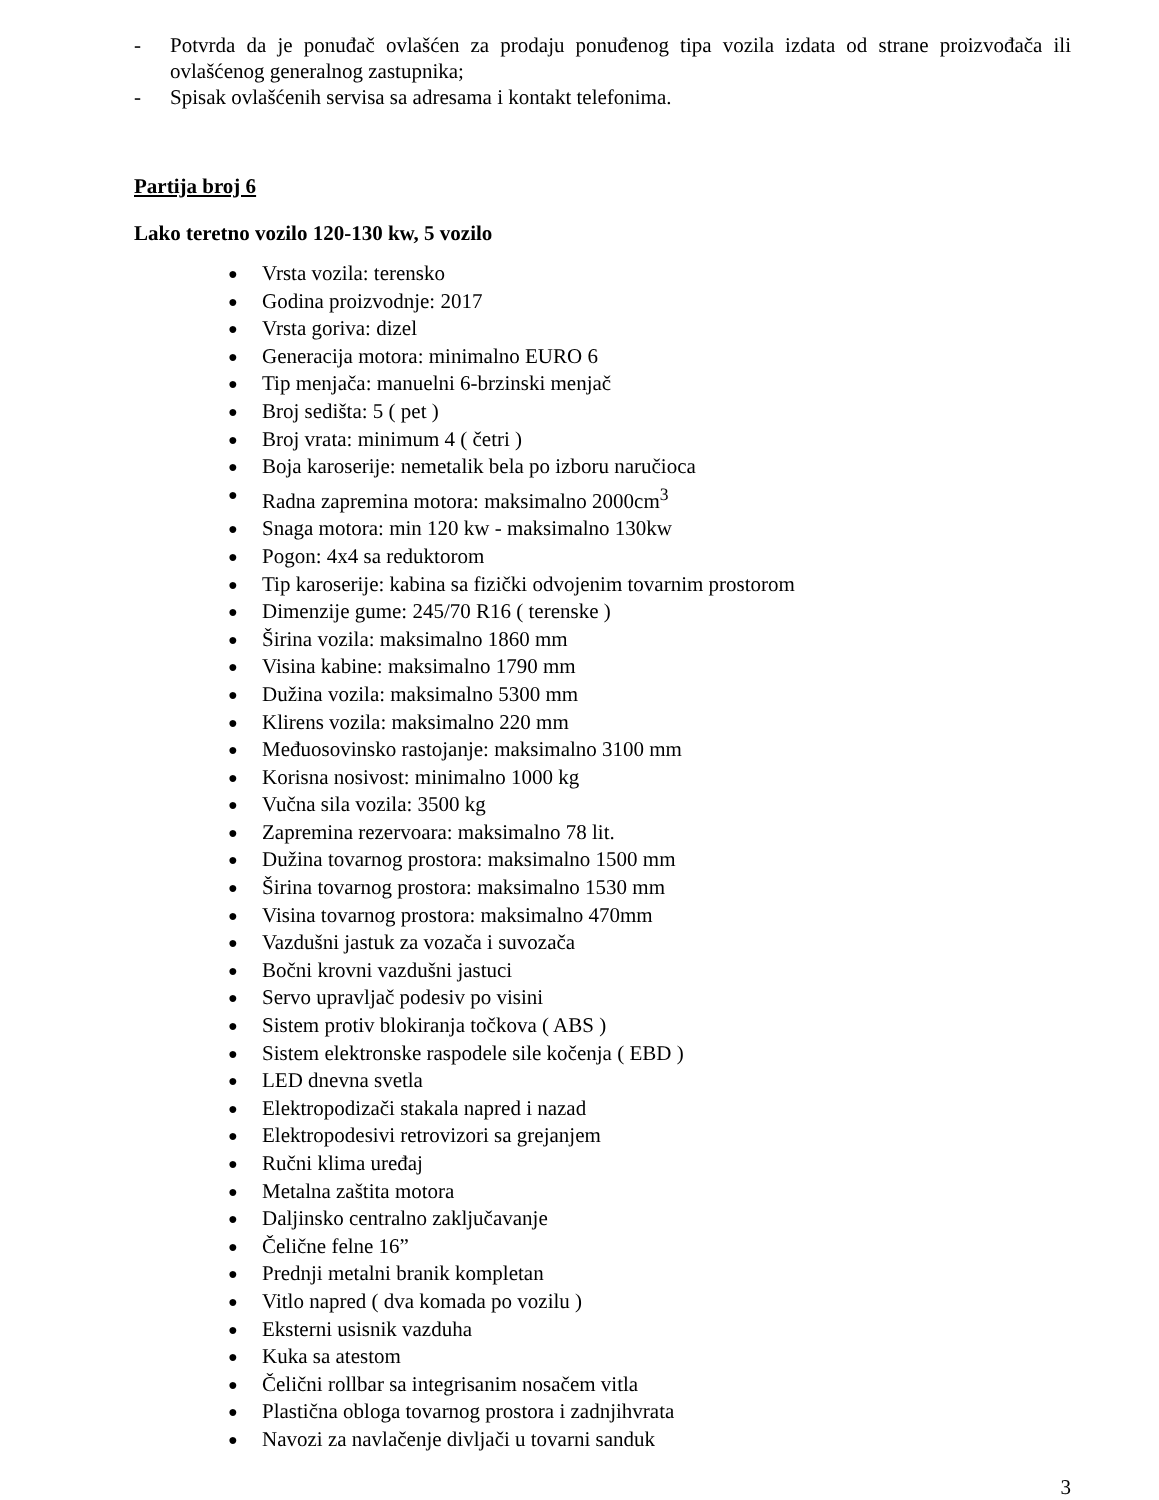- Potvrda da je ponuđač ovlašćen za prodaju ponuđenog tipa vozila izdata od strane proizvođača ili ovlašćenog generalnog zastupnika;
- Spisak ovlašćenih servisa sa adresama i kontakt telefonima.
Partija broj 6
Lako teretno vozilo 120-130 kw, 5 vozilo
● Vrsta vozila: terensko
● Godina proizvodnje: 2017
● Vrsta goriva: dizel
● Generacija motora: minimalno EURO 6
● Tip menjača: manuelni 6-brzinski menjač
● Broj sedišta: 5 ( pet )
● Broj vrata: minimum 4 ( četri )
● Boja karoserije: nemetalik bela po izboru naručioca
● Radna zapremina motora: maksimalno 2000cm<sup>3</sup>
● Snaga motora: min 120 kw - maksimalno 130kw
● Pogon: 4x4 sa reduktorom
● Tip karoserije: kabina sa fizički odvojenim tovarnim prostorom
● Dimenzije gume: 245/70 R16 ( terenske )
● Širina vozila: maksimalno 1860 mm
● Visina kabine: maksimalno 1790 mm
● Dužina vozila: maksimalno 5300 mm
● Klirens vozila: maksimalno 220 mm
● Međuosovinsko rastojanje: maksimalno 3100 mm
● Korisna nosivost: minimalno 1000 kg
● Vučna sila vozila: 3500 kg
● Zapremina rezervoara: maksimalno 78 lit.
● Dužina tovarnog prostora: maksimalno 1500 mm
● Širina tovarnog prostora: maksimalno 1530 mm
● Visina tovarnog prostora: maksimalno 470mm
● Vazdušni jastuk za vozača i suvozača
● Bočni krovni vazdušni jastuci
● Servo upravljač podesiv po visini
● Sistem protiv blokiranja točkova ( ABS )
● Sistem elektronske raspodele sile kočenja ( EBD )
● LED dnevna svetla
● Elektropodizači stakala napred i nazad
● Elektropodesivi retrovizori sa grejanjem
● Ručni klima uređaj
● Metalna zaštita motora
● Daljinsko centralno zaključavanje
● Čelične felne 16”
● Prednji metalni branik kompletan
● Vitlo napred ( dva komada po vozilu )
● Eksterni usisnik vazduha
● Kuka sa atestom
● Čelični rollbar sa integrisanim nosačem vitla
● Plastična obloga tovarnog prostora i zadnjihvrata
● Navozi za navlačenje divljači u tovarni sanduk
3